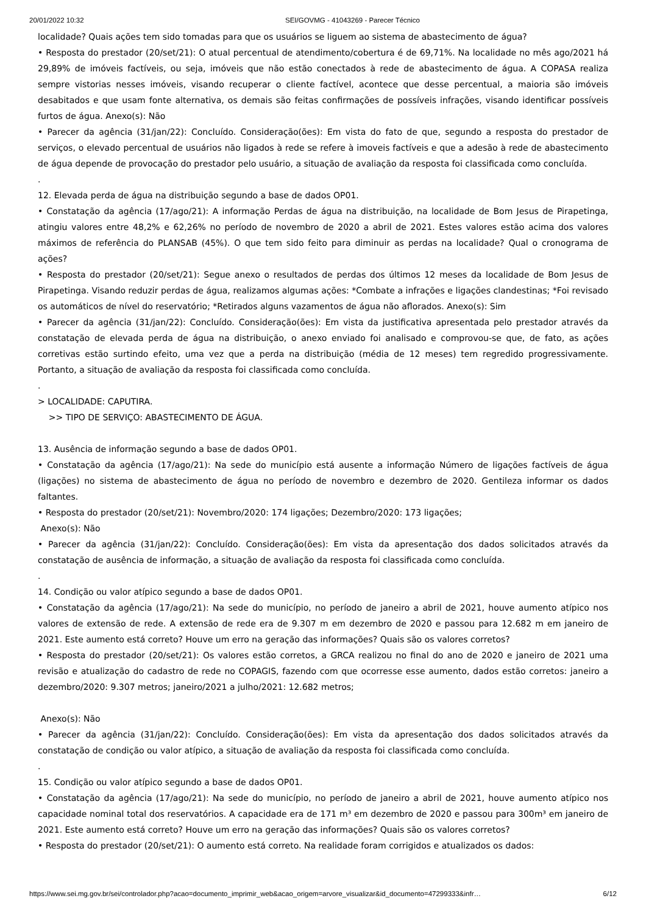20/01/2022 10:32 SEI/GOVMG - 41043269 - Parecer Técnico
localidade? Quais ações tem sido tomadas para que os usuários se liguem ao sistema de abastecimento de água?
• Resposta do prestador (20/set/21): O atual percentual de atendimento/cobertura é de 69,71%. Na localidade no mês ago/2021 há 29,89% de imóveis factíveis, ou seja, imóveis que não estão conectados à rede de abastecimento de água. A COPASA realiza sempre vistorias nesses imóveis, visando recuperar o cliente factível, acontece que desse percentual, a maioria são imóveis desabitados e que usam fonte alternativa, os demais são feitas confirmações de possíveis infrações, visando identificar possíveis furtos de água. Anexo(s): Não
• Parecer da agência (31/jan/22): Concluído. Consideração(ões): Em vista do fato de que, segundo a resposta do prestador de serviços, o elevado percentual de usuários não ligados à rede se refere à imoveis factíveis e que a adesão à rede de abastecimento de água depende de provocação do prestador pelo usuário, a situação de avaliação da resposta foi classificada como concluída.
.
12. Elevada perda de água na distribuição segundo a base de dados OP01.
• Constatação da agência (17/ago/21): A informação Perdas de água na distribuição, na localidade de Bom Jesus de Pirapetinga, atingiu valores entre 48,2% e 62,26% no período de novembro de 2020 a abril de 2021. Estes valores estão acima dos valores máximos de referência do PLANSAB (45%). O que tem sido feito para diminuir as perdas na localidade? Qual o cronograma de ações?
• Resposta do prestador (20/set/21): Segue anexo o resultados de perdas dos últimos 12 meses da localidade de Bom Jesus de Pirapetinga. Visando reduzir perdas de água, realizamos algumas ações: *Combate a infrações e ligações clandestinas; *Foi revisado os automáticos de nível do reservatório; *Retirados alguns vazamentos de água não aflorados. Anexo(s): Sim
• Parecer da agência (31/jan/22): Concluído. Consideração(ões): Em vista da justificativa apresentada pelo prestador através da constatação de elevada perda de água na distribuição, o anexo enviado foi analisado e comprovou-se que, de fato, as ações corretivas estão surtindo efeito, uma vez que a perda na distribuição (média de 12 meses) tem regredido progressivamente. Portanto, a situação de avaliação da resposta foi classificada como concluída.
.
> LOCALIDADE: CAPUTIRA.
>> TIPO DE SERVIÇO: ABASTECIMENTO DE ÁGUA.
13. Ausência de informação segundo a base de dados OP01.
• Constatação da agência (17/ago/21): Na sede do município está ausente a informação Número de ligações factíveis de água (ligações) no sistema de abastecimento de água no período de novembro e dezembro de 2020. Gentileza informar os dados faltantes.
• Resposta do prestador (20/set/21): Novembro/2020: 174 ligações; Dezembro/2020: 173 ligações;
Anexo(s): Não
• Parecer da agência (31/jan/22): Concluído. Consideração(ões): Em vista da apresentação dos dados solicitados através da constatação de ausência de informação, a situação de avaliação da resposta foi classificada como concluída.
.
14. Condição ou valor atípico segundo a base de dados OP01.
• Constatação da agência (17/ago/21): Na sede do município, no período de janeiro a abril de 2021, houve aumento atípico nos valores de extensão de rede. A extensão de rede era de 9.307 m em dezembro de 2020 e passou para 12.682 m em janeiro de 2021. Este aumento está correto? Houve um erro na geração das informações? Quais são os valores corretos?
• Resposta do prestador (20/set/21): Os valores estão corretos, a GRCA realizou no final do ano de 2020 e janeiro de 2021 uma revisão e atualização do cadastro de rede no COPAGIS, fazendo com que ocorresse esse aumento, dados estão corretos: janeiro a dezembro/2020: 9.307 metros; janeiro/2021 a julho/2021: 12.682 metros;
Anexo(s): Não
• Parecer da agência (31/jan/22): Concluído. Consideração(ões): Em vista da apresentação dos dados solicitados através da constatação de condição ou valor atípico, a situação de avaliação da resposta foi classificada como concluída.
.
15. Condição ou valor atípico segundo a base de dados OP01.
• Constatação da agência (17/ago/21): Na sede do município, no período de janeiro a abril de 2021, houve aumento atípico nos capacidade nominal total dos reservatórios. A capacidade era de 171 m³ em dezembro de 2020 e passou para 300m³ em janeiro de 2021. Este aumento está correto? Houve um erro na geração das informações? Quais são os valores corretos?
• Resposta do prestador (20/set/21): O aumento está correto. Na realidade foram corrigidos e atualizados os dados:
https://www.sei.mg.gov.br/sei/controlador.php?acao=documento_imprimir_web&acao_origem=arvore_visualizar&id_documento=47299333&infr… 6/12